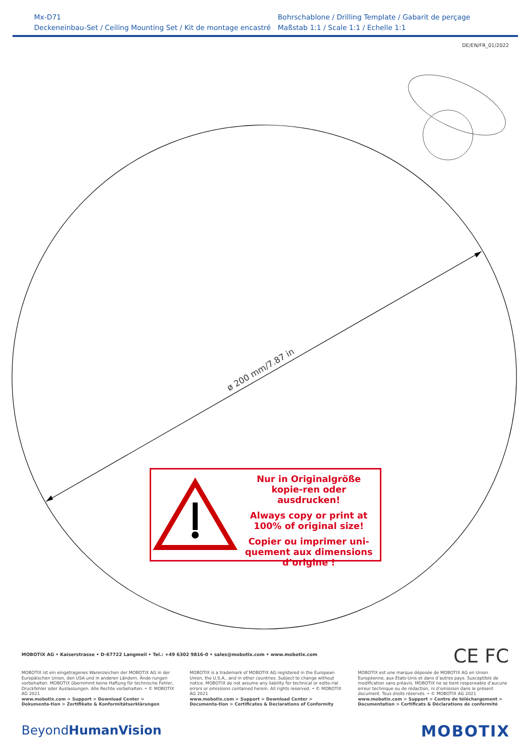Mx-D71
Deckeneinbau-Set / Ceiling Mounting Set / Kit de montage encastré
Bohrschablone / Drilling Template / Gabarit de perçage
Maßstab 1:1 / Scale 1:1 / Echelle 1:1
DE/EN/FR_01/2022
ø 200 mm/7.87 in
Nur in Originalgröße kopie-ren oder ausdrucken!
Always copy or print at 100% of original size!
Copier ou imprimer uni-quement aux dimensions d’origine !
MOBOTIX AG • Kaiserstrasse • D-67722 Langmeil • Tel.: +49 6302 9816-0 • sales@mobotix.com • www.mobotix.com
CE FC
MOBOTIX ist ein eingetragenes Warenzeichen der MOBOTIX AG in der Europäischen Union, den USA und in anderen Ländern. Ände-rungen vorbehalten. MOBOTIX übernimmt keine Haftung für technische Fehler, Druckfehler oder Auslassungen. Alle Rechte vorbehalten. • © MOBOTIX AG 2021
www.mobotix.com > Support > Download Center > Dokumenta-tion > Zertifikate & Konformitätserklärungen
MOBOTIX is a trademark of MOBOTIX AG registered in the European Union, the U.S.A., and in other countries. Subject to change without notice. MOBOTIX do not assume any liability for technical or edito-rial errors or omissions contained herein. All rights reserved. • © MOBOTIX AG 2021
www.mobotix.com > Support > Download Center > Documenta-tion > Certificates & Declarations of Conformity
MOBOTIX est une marque déposée de MOBOTIX AG en Union Européenne, aux États-Unis et dans d’autres pays. Susceptible de modification sans préavis. MOBOTIX ne se tient responsable d’aucune erreur technique ou de rédaction, ni d’omission dans le présent document. Tous droits réservés. • © MOBOTIX AG 2021
www.mobotix.com > Support > Centre de téléchargement > Documentation > Certificats & Déclarations de conformité
BeyondHuman Vision MOBOTIX